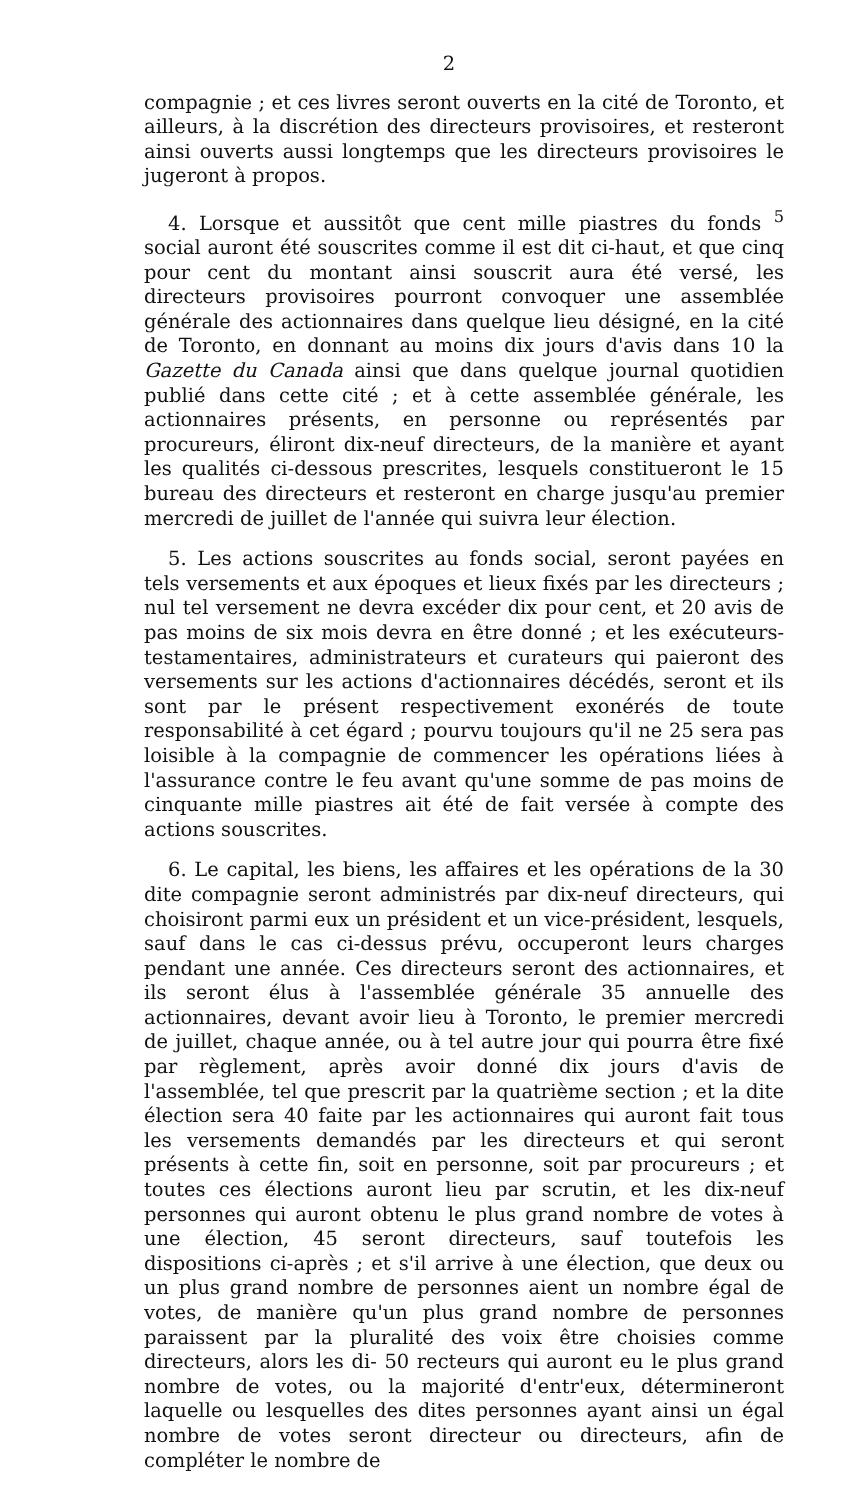2
compagnie ; et ces livres seront ouverts en la cité de Toronto, et ailleurs, à la discrétion des directeurs provisoires, et resteront ainsi ouverts aussi longtemps que les directeurs provisoires le jugeront à propos.
4. Lorsque et aussitôt que cent mille piastres du fonds <sup>5</sup> social auront été souscrites comme il est dit ci-haut, et que cinq pour cent du montant ainsi souscrit aura été versé, les directeurs provisoires pourront convoquer une assemblée générale des actionnaires dans quelque lieu désigné, en la cité de Toronto, en donnant au moins dix jours d'avis dans 10 la Gazette du Canada ainsi que dans quelque journal quotidien publié dans cette cité ; et à cette assemblée générale, les actionnaires présents, en personne ou représentés par procureurs, éliront dix-neuf directeurs, de la manière et ayant les qualités ci-dessous prescrites, lesquels constitueront le 15 bureau des directeurs et resteront en charge jusqu'au premier mercredi de juillet de l'année qui suivra leur élection.
5. Les actions souscrites au fonds social, seront payées en tels versements et aux époques et lieux fixés par les directeurs ; nul tel versement ne devra excéder dix pour cent, et 20 avis de pas moins de six mois devra en être donné ; et les exécuteurs-testamentaires, administrateurs et curateurs qui paieront des versements sur les actions d'actionnaires décédés, seront et ils sont par le présent respectivement exonérés de toute responsabilité à cet égard ; pourvu toujours qu'il ne 25 sera pas loisible à la compagnie de commencer les opérations liées à l'assurance contre le feu avant qu'une somme de pas moins de cinquante mille piastres ait été de fait versée à compte des actions souscrites.
6. Le capital, les biens, les affaires et les opérations de la 30 dite compagnie seront administrés par dix-neuf directeurs, qui choisiront parmi eux un président et un vice-président, lesquels, sauf dans le cas ci-dessus prévu, occuperont leurs charges pendant une année. Ces directeurs seront des actionnaires, et ils seront élus à l'assemblée générale 35 annuelle des actionnaires, devant avoir lieu à Toronto, le premier mercredi de juillet, chaque année, ou à tel autre jour qui pourra être fixé par règlement, après avoir donné dix jours d'avis de l'assemblée, tel que prescrit par la quatrième section ; et la dite élection sera 40 faite par les actionnaires qui auront fait tous les versements demandés par les directeurs et qui seront présents à cette fin, soit en personne, soit par procureurs ; et toutes ces élections auront lieu par scrutin, et les dix-neuf personnes qui auront obtenu le plus grand nombre de votes à une élection, 45 seront directeurs, sauf toutefois les dispositions ci-après ; et s'il arrive à une élection, que deux ou un plus grand nombre de personnes aient un nombre égal de votes, de manière qu'un plus grand nombre de personnes paraissent par la pluralité des voix être choisies comme directeurs, alors les di- 50 recteurs qui auront eu le plus grand nombre de votes, ou la majorité d'entr'eux, détermineront laquelle ou lesquelles des dites personnes ayant ainsi un égal nombre de votes seront directeur ou directeurs, afin de compléter le nombre de